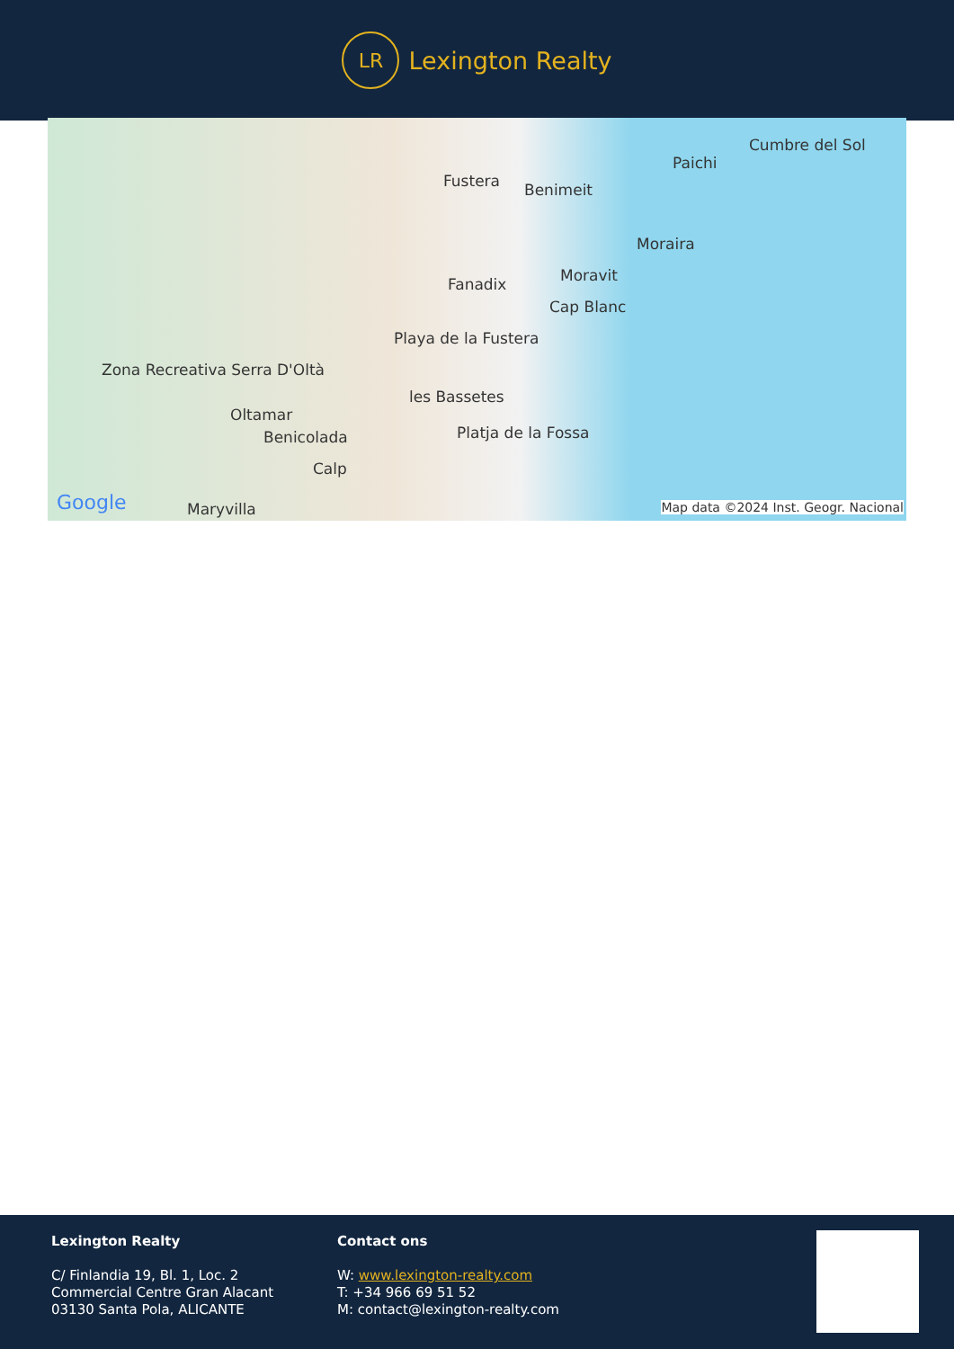LR
Lexington Realty
Fustera Benimeit
Paichi
Cumbre del Sol
Moraira
Moravit Fanadix
Cap Blanc
Playa de la Fustera
les Bassetes
Zona Recreativa Serra D'Oltà
Oltamar
Benicolada Platja de la Fossa
Calp
Maryvilla Google Map data ©2024 Inst. Geogr. Nacional
Lexington Realty
C/ Finlandia 19, Bl. 1, Loc. 2
Commercial Centre Gran Alacant
03130 Santa Pola, ALICANTE
Contact ons
W: www.lexington-realty.com
T: +34 966 69 51 52
M: contact@lexington-realty.com